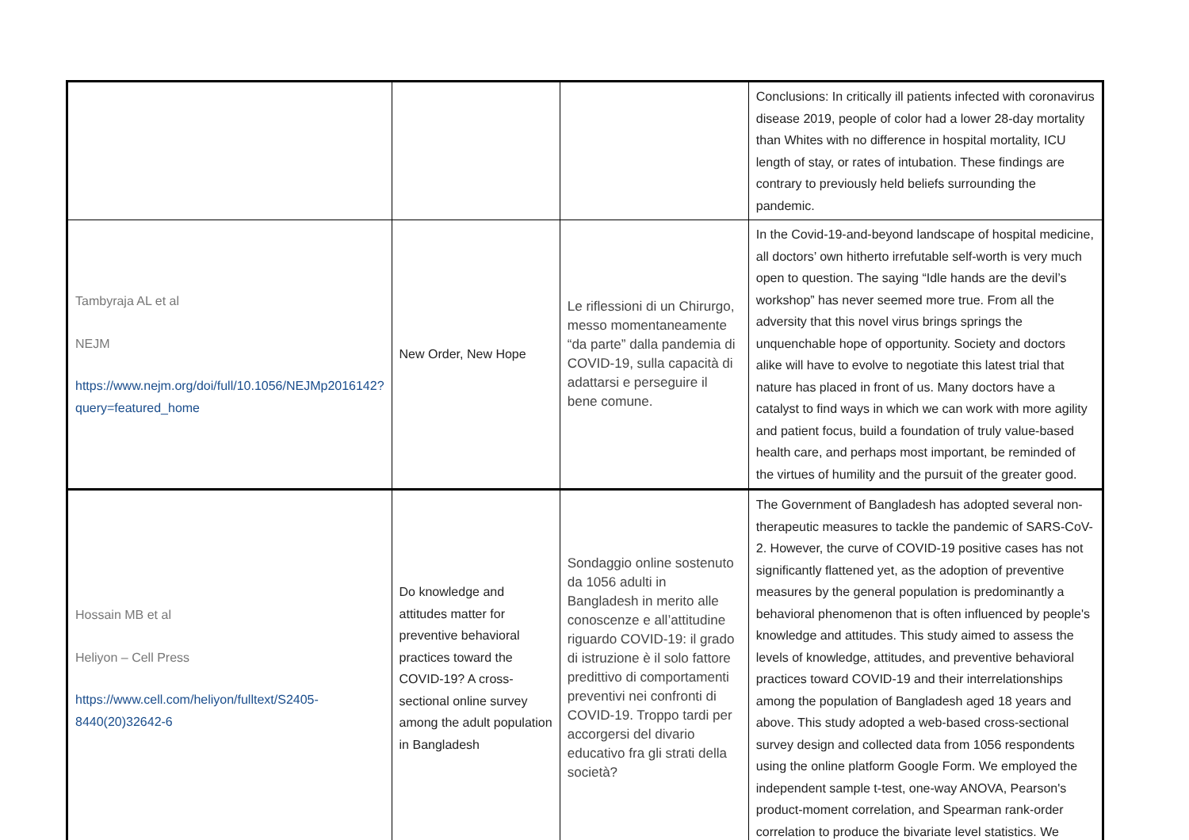| | | | Conclusions: In critically ill patients infected with coronavirus disease 2019, people of color had a lower 28-day mortality than Whites with no difference in hospital mortality, ICU length of stay, or rates of intubation. These findings are contrary to previously held beliefs surrounding the pandemic. |
| Tambyraja AL et al NEJM https://www.nejm.org/doi/full/10.1056/NEJMp2016142?query=featured_home | New Order, New Hope | Le riflessioni di un Chirurgo, messo momentaneamente “da parte” dalla pandemia di COVID-19, sulla capacità di adattarsi e perseguire il bene comune. | In the Covid-19-and-beyond landscape of hospital medicine, all doctors’ own hitherto irrefutable self-worth is very much open to question. The saying “Idle hands are the devil’s workshop” has never seemed more true. From all the adversity that this novel virus brings springs the unquenchable hope of opportunity. Society and doctors alike will have to evolve to negotiate this latest trial that nature has placed in front of us. Many doctors have a catalyst to find ways in which we can work with more agility and patient focus, build a foundation of truly value-based health care, and perhaps most important, be reminded of the virtues of humility and the pursuit of the greater good. |
| Hossain MB et al Heliyon – Cell Press https://www.cell.com/heliyon/fulltext/S2405-8440(20)32642-6 | Do knowledge and attitudes matter for preventive behavioral practices toward the COVID-19? A cross-sectional online survey among the adult population in Bangladesh | Sondaggio online sostenuto da 1056 adulti in Bangladesh in merito alle conoscenze e all’attitudine riguardo COVID-19: il grado di istruzione è il solo fattore predittivo di comportamenti preventivi nei confronti di COVID-19. Troppo tardi per accorgersi del divario educativo fra gli strati della società? | The Government of Bangladesh has adopted several non-therapeutic measures to tackle the pandemic of SARS-CoV-2. However, the curve of COVID-19 positive cases has not significantly flattened yet, as the adoption of preventive measures by the general population is predominantly a behavioral phenomenon that is often influenced by people's knowledge and attitudes. This study aimed to assess the levels of knowledge, attitudes, and preventive behavioral practices toward COVID-19 and their interrelationships among the population of Bangladesh aged 18 years and above. This study adopted a web-based cross-sectional survey design and collected data from 1056 respondents using the online platform Google Form. We employed the independent sample t-test, one-way ANOVA, Pearson's product-moment correlation, and Spearman rank-order correlation to produce the bivariate level statistics. We |